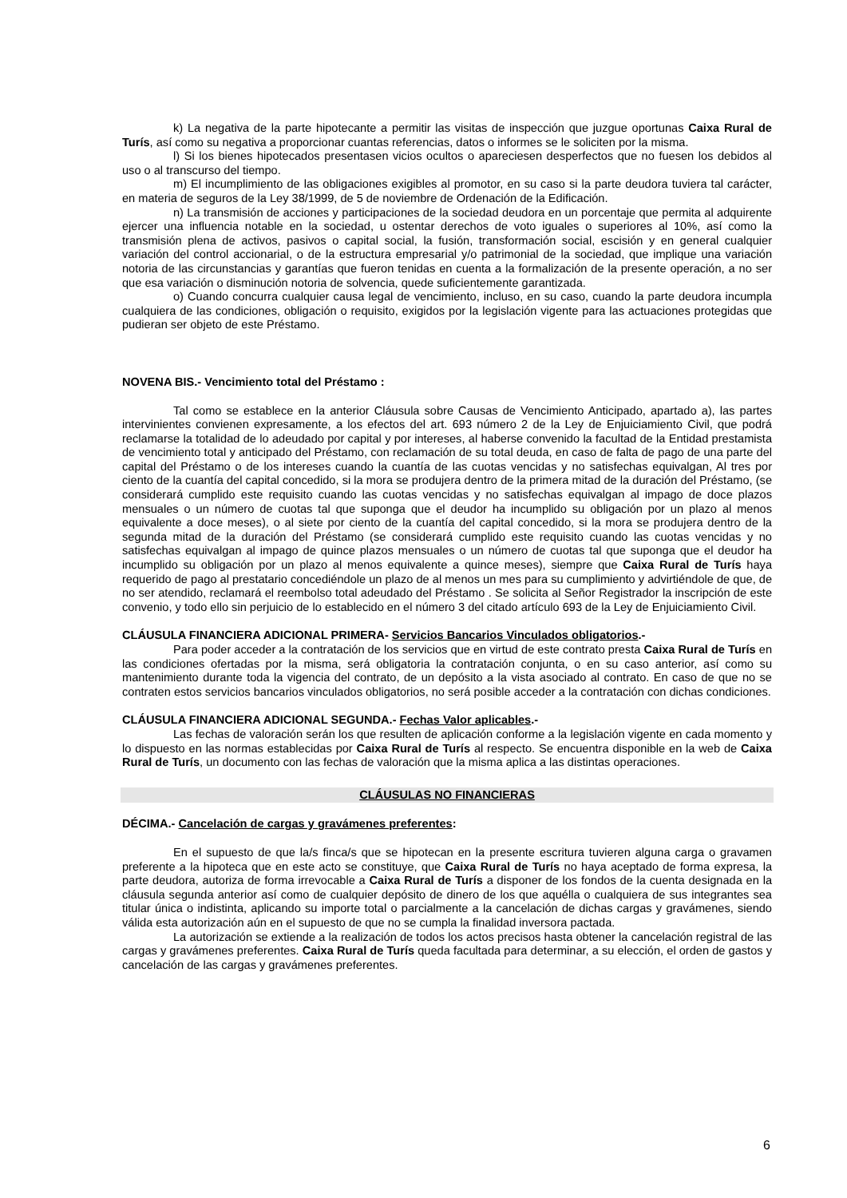k) La negativa de la parte hipotecante a permitir las visitas de inspección que juzgue oportunas Caixa Rural de Turís, así como su negativa a proporcionar cuantas referencias, datos o informes se le soliciten por la misma.
l) Si los bienes hipotecados presentasen vicios ocultos o apareciesen desperfectos que no fuesen los debidos al uso o al transcurso del tiempo.
m) El incumplimiento de las obligaciones exigibles al promotor, en su caso si la parte deudora tuviera tal carácter, en materia de seguros de la Ley 38/1999, de 5 de noviembre de Ordenación de la Edificación.
n) La transmisión de acciones y participaciones de la sociedad deudora en un porcentaje que permita al adquirente ejercer una influencia notable en la sociedad, u ostentar derechos de voto iguales o superiores al 10%, así como la transmisión plena de activos, pasivos o capital social, la fusión, transformación social, escisión y en general cualquier variación del control accionarial, o de la estructura empresarial y/o patrimonial de la sociedad, que implique una variación notoria de las circunstancias y garantías que fueron tenidas en cuenta a la formalización de la presente operación, a no ser que esa variación o disminución notoria de solvencia, quede suficientemente garantizada.
o) Cuando concurra cualquier causa legal de vencimiento, incluso, en su caso, cuando la parte deudora incumpla cualquiera de las condiciones, obligación o requisito, exigidos por la legislación vigente para las actuaciones protegidas que pudieran ser objeto de este Préstamo.
NOVENA BIS.- Vencimiento total del Préstamo :
Tal como se establece en la anterior Cláusula sobre Causas de Vencimiento Anticipado, apartado a), las partes intervinientes convienen expresamente, a los efectos del art. 693 número 2 de la Ley de Enjuiciamiento Civil, que podrá reclamarse la totalidad de lo adeudado por capital y por intereses, al haberse convenido la facultad de la Entidad prestamista de vencimiento total y anticipado del Préstamo, con reclamación de su total deuda, en caso de falta de pago de una parte del capital del Préstamo o de los intereses cuando la cuantía de las cuotas vencidas y no satisfechas equivalgan, Al tres por ciento de la cuantía del capital concedido, si la mora se produjera dentro de la primera mitad de la duración del Préstamo, (se considerará cumplido este requisito cuando las cuotas vencidas y no satisfechas equivalgan al impago de doce plazos mensuales o un número de cuotas tal que suponga que el deudor ha incumplido su obligación por un plazo al menos equivalente a doce meses), o al siete por ciento de la cuantía del capital concedido, si la mora se produjera dentro de la segunda mitad de la duración del Préstamo (se considerará cumplido este requisito cuando las cuotas vencidas y no satisfechas equivalgan al impago de quince plazos mensuales o un número de cuotas tal que suponga que el deudor ha incumplido su obligación por un plazo al menos equivalente a quince meses), siempre que Caixa Rural de Turís haya requerido de pago al prestatario concediéndole un plazo de al menos un mes para su cumplimiento y advirtiéndole de que, de no ser atendido, reclamará el reembolso total adeudado del Préstamo . Se solicita al Señor Registrador la inscripción de este convenio, y todo ello sin perjuicio de lo establecido en el número 3 del citado artículo 693 de la Ley de Enjuiciamiento Civil.
CLÁUSULA FINANCIERA ADICIONAL PRIMERA- Servicios Bancarios Vinculados obligatorios.-
Para poder acceder a la contratación de los servicios que en virtud de este contrato presta Caixa Rural de Turís en las condiciones ofertadas por la misma, será obligatoria la contratación conjunta, o en su caso anterior, así como su mantenimiento durante toda la vigencia del contrato, de un depósito a la vista asociado al contrato. En caso de que no se contraten estos servicios bancarios vinculados obligatorios, no será posible acceder a la contratación con dichas condiciones.
CLÁUSULA FINANCIERA ADICIONAL SEGUNDA.- Fechas Valor aplicables.-
Las fechas de valoración serán los que resulten de aplicación conforme a la legislación vigente en cada momento y lo dispuesto en las normas establecidas por Caixa Rural de Turís al respecto. Se encuentra disponible en la web de Caixa Rural de Turís, un documento con las fechas de valoración que la misma aplica a las distintas operaciones.
CLÁUSULAS NO FINANCIERAS
DÉCIMA.- Cancelación de cargas y gravámenes preferentes:
En el supuesto de que la/s finca/s que se hipotecan en la presente escritura tuvieren alguna carga o gravamen preferente a la hipoteca que en este acto se constituye, que Caixa Rural de Turís no haya aceptado de forma expresa, la parte deudora, autoriza de forma irrevocable a Caixa Rural de Turís a disponer de los fondos de la cuenta designada en la cláusula segunda anterior así como de cualquier depósito de dinero de los que aquélla o cualquiera de sus integrantes sea titular única o indistinta, aplicando su importe total o parcialmente a la cancelación de dichas cargas y gravámenes, siendo válida esta autorización aún en el supuesto de que no se cumpla la finalidad inversora pactada.
La autorización se extiende a la realización de todos los actos precisos hasta obtener la cancelación registral de las cargas y gravámenes preferentes. Caixa Rural de Turís queda facultada para determinar, a su elección, el orden de gastos y cancelación de las cargas y gravámenes preferentes.
6